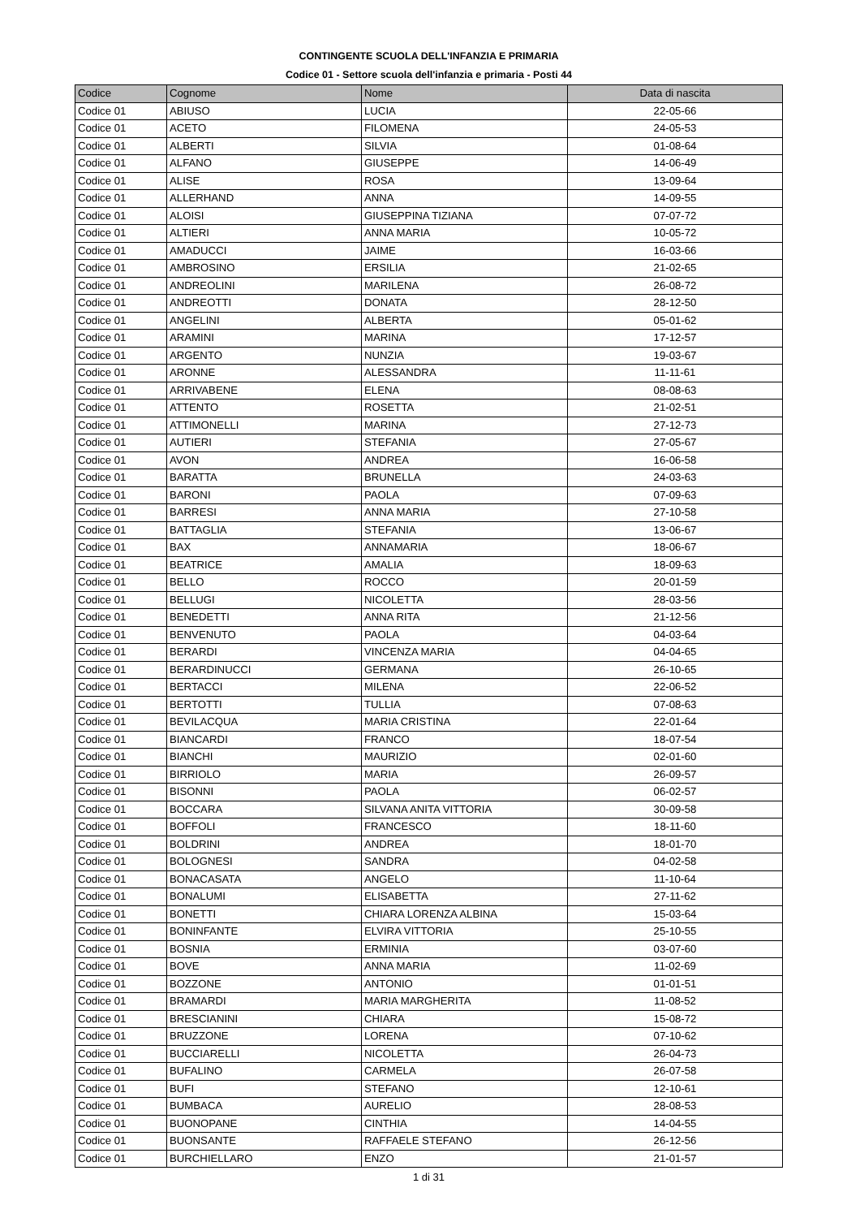CONTINGENTE SCUOLA DELL'INFANZIA E PRIMARIA
Codice 01 - Settore scuola dell'infanzia e primaria - Posti 44
| Codice | Cognome | Nome | Data di nascita |
| --- | --- | --- | --- |
| Codice 01 | ABIUSO | LUCIA | 22-05-66 |
| Codice 01 | ACETO | FILOMENA | 24-05-53 |
| Codice 01 | ALBERTI | SILVIA | 01-08-64 |
| Codice 01 | ALFANO | GIUSEPPE | 14-06-49 |
| Codice 01 | ALISE | ROSA | 13-09-64 |
| Codice 01 | ALLERHAND | ANNA | 14-09-55 |
| Codice 01 | ALOISI | GIUSEPPINA TIZIANA | 07-07-72 |
| Codice 01 | ALTIERI | ANNA MARIA | 10-05-72 |
| Codice 01 | AMADUCCI | JAIME | 16-03-66 |
| Codice 01 | AMBROSINO | ERSILIA | 21-02-65 |
| Codice 01 | ANDREOLINI | MARILENA | 26-08-72 |
| Codice 01 | ANDREOTTI | DONATA | 28-12-50 |
| Codice 01 | ANGELINI | ALBERTA | 05-01-62 |
| Codice 01 | ARAMINI | MARINA | 17-12-57 |
| Codice 01 | ARGENTO | NUNZIA | 19-03-67 |
| Codice 01 | ARONNE | ALESSANDRA | 11-11-61 |
| Codice 01 | ARRIVABENE | ELENA | 08-08-63 |
| Codice 01 | ATTENTO | ROSETTA | 21-02-51 |
| Codice 01 | ATTIMONELLI | MARINA | 27-12-73 |
| Codice 01 | AUTIERI | STEFANIA | 27-05-67 |
| Codice 01 | AVON | ANDREA | 16-06-58 |
| Codice 01 | BARATTA | BRUNELLA | 24-03-63 |
| Codice 01 | BARONI | PAOLA | 07-09-63 |
| Codice 01 | BARRESI | ANNA MARIA | 27-10-58 |
| Codice 01 | BATTAGLIA | STEFANIA | 13-06-67 |
| Codice 01 | BAX | ANNAMARIA | 18-06-67 |
| Codice 01 | BEATRICE | AMALIA | 18-09-63 |
| Codice 01 | BELLO | ROCCO | 20-01-59 |
| Codice 01 | BELLUGI | NICOLETTA | 28-03-56 |
| Codice 01 | BENEDETTI | ANNA RITA | 21-12-56 |
| Codice 01 | BENVENUTO | PAOLA | 04-03-64 |
| Codice 01 | BERARDI | VINCENZA MARIA | 04-04-65 |
| Codice 01 | BERARDINUCCI | GERMANA | 26-10-65 |
| Codice 01 | BERTACCI | MILENA | 22-06-52 |
| Codice 01 | BERTOTTI | TULLIA | 07-08-63 |
| Codice 01 | BEVILACQUA | MARIA CRISTINA | 22-01-64 |
| Codice 01 | BIANCARDI | FRANCO | 18-07-54 |
| Codice 01 | BIANCHI | MAURIZIO | 02-01-60 |
| Codice 01 | BIRRIOLO | MARIA | 26-09-57 |
| Codice 01 | BISONNI | PAOLA | 06-02-57 |
| Codice 01 | BOCCARA | SILVANA ANITA VITTORIA | 30-09-58 |
| Codice 01 | BOFFOLI | FRANCESCO | 18-11-60 |
| Codice 01 | BOLDRINI | ANDREA | 18-01-70 |
| Codice 01 | BOLOGNESI | SANDRA | 04-02-58 |
| Codice 01 | BONACASATA | ANGELO | 11-10-64 |
| Codice 01 | BONALUMI | ELISABETTA | 27-11-62 |
| Codice 01 | BONETTI | CHIARA LORENZA ALBINA | 15-03-64 |
| Codice 01 | BONINFANTE | ELVIRA VITTORIA | 25-10-55 |
| Codice 01 | BOSNIA | ERMINIA | 03-07-60 |
| Codice 01 | BOVE | ANNA MARIA | 11-02-69 |
| Codice 01 | BOZZONE | ANTONIO | 01-01-51 |
| Codice 01 | BRAMARDI | MARIA MARGHERITA | 11-08-52 |
| Codice 01 | BRESCIANINI | CHIARA | 15-08-72 |
| Codice 01 | BRUZZONE | LORENA | 07-10-62 |
| Codice 01 | BUCCIARELLI | NICOLETTA | 26-04-73 |
| Codice 01 | BUFALINO | CARMELA | 26-07-58 |
| Codice 01 | BUFI | STEFANO | 12-10-61 |
| Codice 01 | BUMBACA | AURELIO | 28-08-53 |
| Codice 01 | BUONOPANE | CINTHIA | 14-04-55 |
| Codice 01 | BUONSANTE | RAFFAELE STEFANO | 26-12-56 |
| Codice 01 | BURCHIELLARO | ENZO | 21-01-57 |
1 di 31